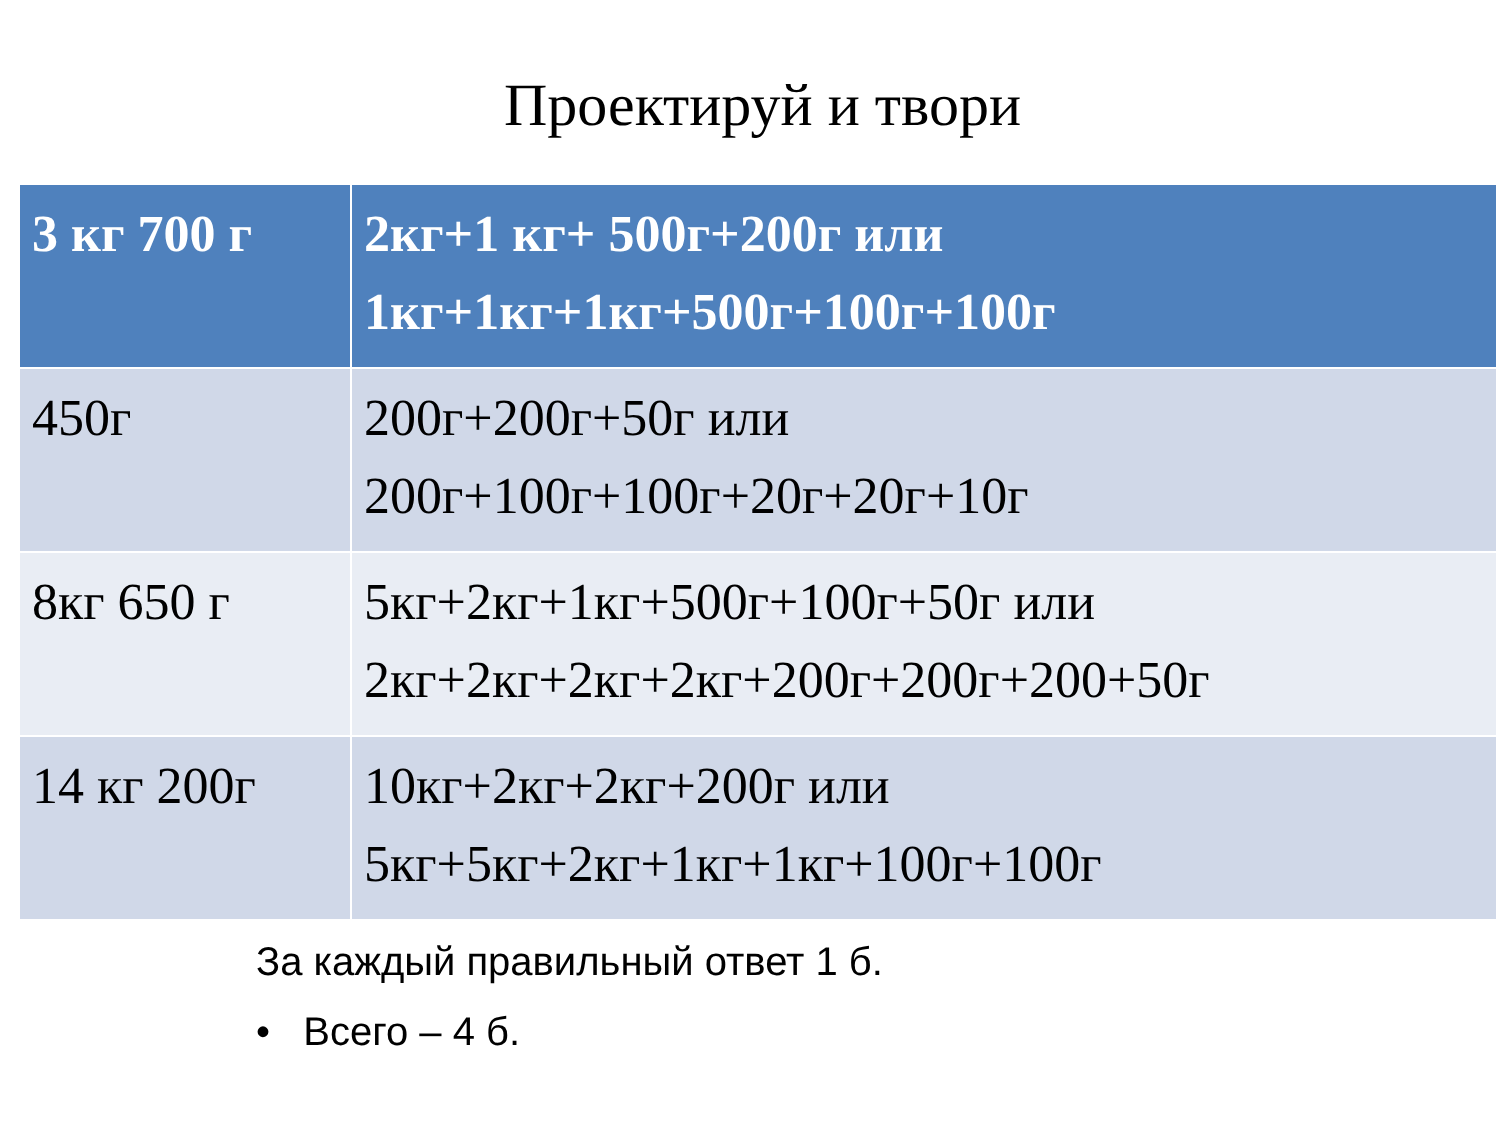Проектируй и твори
| 3 кг 700 г | 2кг+1 кг+ 500г+200г или 1кг+1кг+1кг+500г+100г+100г |
| --- | --- |
| 450г | 200г+200г+50г или 200г+100г+100г+20г+20г+10г |
| 8кг 650 г | 5кг+2кг+1кг+500г+100г+50г или 2кг+2кг+2кг+2кг+200г+200г+200+50г |
| 14 кг 200г | 10кг+2кг+2кг+200г или 5кг+5кг+2кг+1кг+1кг+100г+100г |
За каждый правильный ответ 1 б.
• Всего – 4 б.